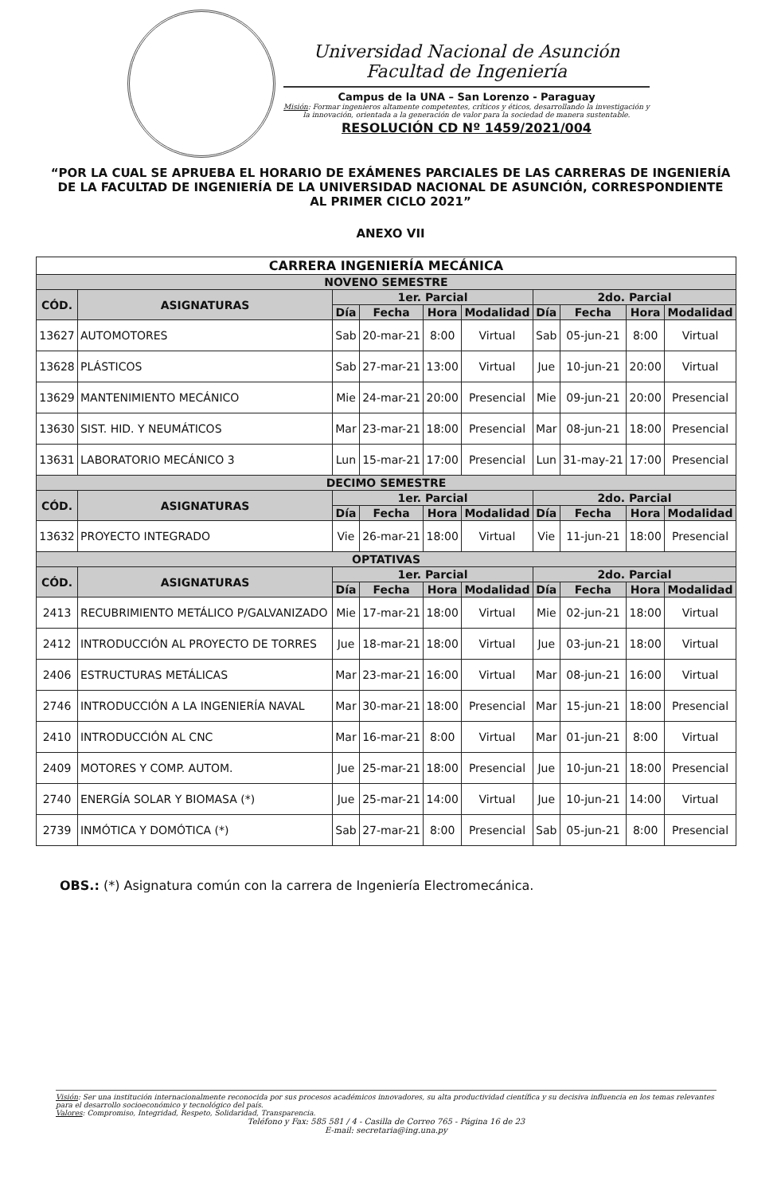Universidad Nacional de Asunción
Facultad de Ingeniería
Campus de la UNA – San Lorenzo - Paraguay
Misión: Formar ingenieros altamente competentes, críticos y éticos, desarrollando la investigación y la innovación, orientada a la generación de valor para la sociedad de manera sustentable.
RESOLUCIÓN CD Nº 1459/2021/004
“POR LA CUAL SE APRUEBA EL HORARIO DE EXÁMENES PARCIALES DE LAS CARRERAS DE INGENIERÍA DE LA FACULTAD DE INGENIERÍA DE LA UNIVERSIDAD NACIONAL DE ASUNCIÓN, CORRESPONDIENTE AL PRIMER CICLO 2021”
ANEXO VII
| CARRERA INGENIERÍA MECÁNICA | | | | | | | | | |
| --- | --- | --- | --- | --- | --- | --- | --- | --- | --- |
| NOVENO SEMESTRE | | | | | | | | | |
| CÓD. | ASIGNATURAS | 1er. Parcial | | | | 2do. Parcial | | | |
| | | Día | Fecha | Hora | Modalidad | Día | Fecha | Hora | Modalidad |
| 13627 | AUTOMOTORES | Sab | 20-mar-21 | 8:00 | Virtual | Sab | 05-jun-21 | 8:00 | Virtual |
| 13628 | PLÁSTICOS | Sab | 27-mar-21 | 13:00 | Virtual | Jue | 10-jun-21 | 20:00 | Virtual |
| 13629 | MANTENIMIENTO MECÁNICO | Mie | 24-mar-21 | 20:00 | Presencial | Mie | 09-jun-21 | 20:00 | Presencial |
| 13630 | SIST. HID. Y NEUMÁTICOS | Mar | 23-mar-21 | 18:00 | Presencial | Mar | 08-jun-21 | 18:00 | Presencial |
| 13631 | LABORATORIO MECÁNICO 3 | Lun | 15-mar-21 | 17:00 | Presencial | Lun | 31-may-21 | 17:00 | Presencial |
| DECIMO SEMESTRE | | | | | | | | | |
| CÓD. | ASIGNATURAS | 1er. Parcial | | | | 2do. Parcial | | | |
| | | Día | Fecha | Hora | Modalidad | Día | Fecha | Hora | Modalidad |
| 13632 | PROYECTO INTEGRADO | Vie | 26-mar-21 | 18:00 | Virtual | Vie | 11-jun-21 | 18:00 | Presencial |
| OPTATIVAS | | | | | | | | | |
| CÓD. | ASIGNATURAS | 1er. Parcial | | | | 2do. Parcial | | | |
| | | Día | Fecha | Hora | Modalidad | Día | Fecha | Hora | Modalidad |
| 2413 | RECUBRIMIENTO METÁLICO P/GALVANIZADO | Mie | 17-mar-21 | 18:00 | Virtual | Mie | 02-jun-21 | 18:00 | Virtual |
| 2412 | INTRODUCCIÓN AL PROYECTO DE TORRES | Jue | 18-mar-21 | 18:00 | Virtual | Jue | 03-jun-21 | 18:00 | Virtual |
| 2406 | ESTRUCTURAS METÁLICAS | Mar | 23-mar-21 | 16:00 | Virtual | Mar | 08-jun-21 | 16:00 | Virtual |
| 2746 | INTRODUCCIÓN A LA INGENIERÍA NAVAL | Mar | 30-mar-21 | 18:00 | Presencial | Mar | 15-jun-21 | 18:00 | Presencial |
| 2410 | INTRODUCCIÓN AL CNC | Mar | 16-mar-21 | 8:00 | Virtual | Mar | 01-jun-21 | 8:00 | Virtual |
| 2409 | MOTORES Y COMP. AUTOM. | Jue | 25-mar-21 | 18:00 | Presencial | Jue | 10-jun-21 | 18:00 | Presencial |
| 2740 | ENERGÍA SOLAR Y BIOMASA (*) | Jue | 25-mar-21 | 14:00 | Virtual | Jue | 10-jun-21 | 14:00 | Virtual |
| 2739 | INMÓTICA Y DOMÓTICA (*) | Sab | 27-mar-21 | 8:00 | Presencial | Sab | 05-jun-21 | 8:00 | Presencial |
OBS.: (*) Asignatura común con la carrera de Ingeniería Electromecánica.
Visión: Ser una institución internacionalmente reconocida por sus procesos académicos innovadores, su alta productividad científica y su decisiva influencia en los temas relevantes para el desarrollo socioeconómico y tecnológico del país.
Valores: Compromiso, Integridad, Respeto, Solidaridad, Transparencia.
Teléfono y Fax: 585 581 / 4 - Casilla de Correo 765 - Página 16 de 23
E-mail: secretaria@ing.una.py